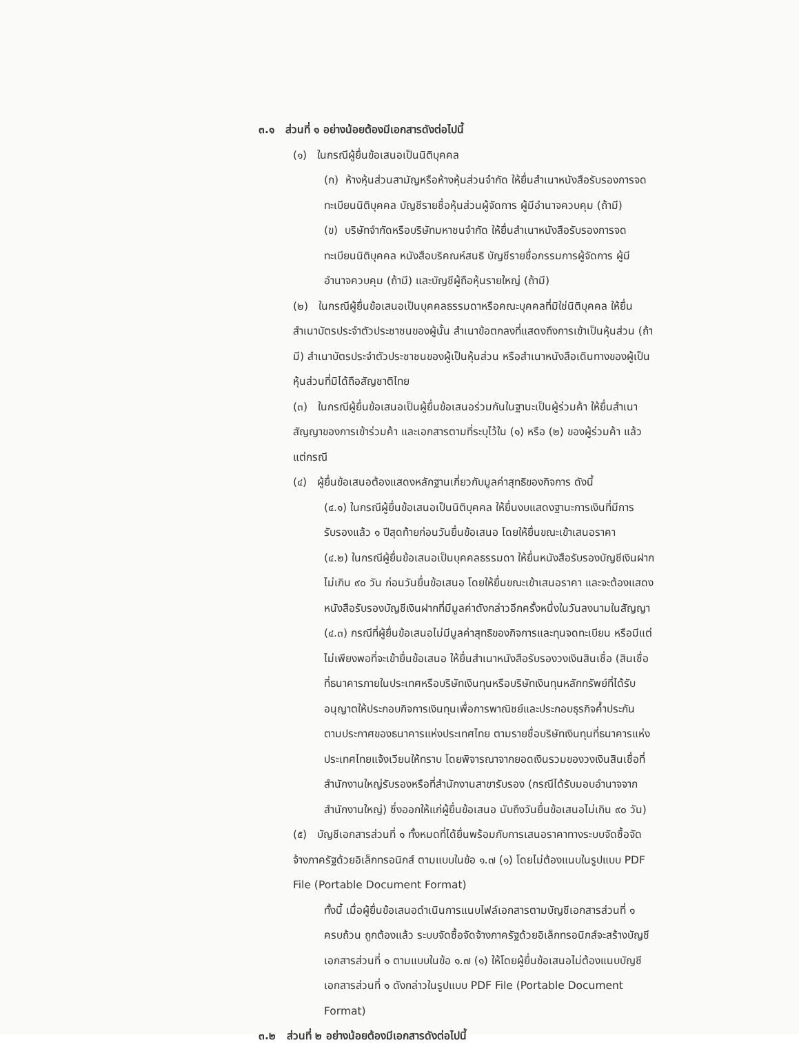๓.๑ ส่วนที่ ๑ อย่างน้อยต้องมีเอกสารดังต่อไปนี้
(๑) ในกรณีผู้ยื่นข้อเสนอเป็นนิติบุคคล
(ก) ห้างหุ้นส่วนสามัญหรือห้างหุ้นส่วนจำกัด ให้ยื่นสำเนาหนังสือรับรองการจดทะเบียนนิติบุคคล บัญชีรายชื่อหุ้นส่วนผู้จัดการ ผู้มีอำนาจควบคุม (ถ้ามี)
(ข) บริษัทจำกัดหรือบริษัทมหาชนจำกัด ให้ยื่นสำเนาหนังสือรับรองการจดทะเบียนนิติบุคคล หนังสือบริคณห์สนธิ บัญชีรายชื่อกรรมการผู้จัดการ ผู้มีอำนาจควบคุม (ถ้ามี) และบัญชีผู้ถือหุ้นรายใหญ่ (ถ้ามี)
(๒) ในกรณีผู้ยื่นข้อเสนอเป็นบุคคลธรรมดาหรือคณะบุคคลที่มิใช่นิติบุคคล ให้ยื่นสำเนาบัตรประจำตัวประชาชนของผู้นั้น สำเนาข้อตกลงที่แสดงถึงการเข้าเป็นหุ้นส่วน (ถ้ามี) สำเนาบัตรประจำตัวประชาชนของผู้เป็นหุ้นส่วน หรือสำเนาหนังสือเดินทางของผู้เป็นหุ้นส่วนที่มิได้ถือสัญชาติไทย
(๓) ในกรณีผู้ยื่นข้อเสนอเป็นผู้ยื่นข้อเสนอร่วมกันในฐานะเป็นผู้ร่วมค้า ให้ยื่นสำเนาสัญญาของการเข้าร่วมค้า และเอกสารตามที่ระบุไว้ใน (๑) หรือ (๒) ของผู้ร่วมค้า แล้วแต่กรณี
(๔) ผู้ยื่นข้อเสนอต้องแสดงหลักฐานเกี่ยวกับมูลค่าสุทธิของกิจการ ดังนี้
(๔.๑) ในกรณีผู้ยื่นข้อเสนอเป็นนิติบุคคล ให้ยื่นงบแสดงฐานะการเงินที่มีการรับรองแล้ว ๑ ปีสุดท้ายก่อนวันยื่นข้อเสนอ โดยให้ยื่นขณะเข้าเสนอราคา
(๔.๒) ในกรณีผู้ยื่นข้อเสนอเป็นบุคคลธรรมดา ให้ยื่นหนังสือรับรองบัญชีเงินฝาก ไม่เกิน ๙๐ วัน ก่อนวันยื่นข้อเสนอ โดยให้ยื่นขณะเข้าเสนอราคา และจะต้องแสดงหนังสือรับรองบัญชีเงินฝากที่มีมูลค่าดังกล่าวอีกครั้งหนึ่งในวันลงนามในสัญญา
(๔.๓) กรณีที่ผู้ยื่นข้อเสนอไม่มีมูลค่าสุทธิของกิจการและทุนจดทะเบียน หรือมีแต่ไม่เพียงพอที่จะเข้ายื่นข้อเสนอ ให้ยื่นสำเนาหนังสือรับรองวงเงินสินเชื่อ (สินเชื่อที่ธนาคารภายในประเทศหรือบริษัทเงินทุนหรือบริษัทเงินทุนหลักทรัพย์ที่ได้รับอนุญาตให้ประกอบกิจการเงินทุนเพื่อการพาณิชย์และประกอบธุรกิจค้ำประกัน ตามประกาศของธนาคารแห่งประเทศไทย ตามรายชื่อบริษัทเงินทุนที่ธนาคารแห่งประเทศไทยแจ้งเวียนให้ทราบ โดยพิจารณาจากยอดเงินรวมของวงเงินสินเชื่อที่สำนักงานใหญ่รับรองหรือที่สำนักงานสาขารับรอง (กรณีได้รับมอบอำนาจจากสำนักงานใหญ่) ซึ่งออกให้แก่ผู้ยื่นข้อเสนอ นับถึงวันยื่นข้อเสนอไม่เกิน ๙๐ วัน)
(๕) บัญชีเอกสารส่วนที่ ๑ ทั้งหมดที่ได้ยื่นพร้อมกับการเสนอราคาทางระบบจัดซื้อจัดจ้างภาครัฐด้วยอิเล็กทรอนิกส์ ตามแบบในข้อ ๑.๗ (๑) โดยไม่ต้องแนบในรูปแบบ PDF File (Portable Document Format)
ทั้งนี้ เมื่อผู้ยื่นข้อเสนอดำเนินการแนบไฟล์เอกสารตามบัญชีเอกสารส่วนที่ ๑ ครบถ้วน ถูกต้องแล้ว ระบบจัดซื้อจัดจ้างภาครัฐด้วยอิเล็กทรอนิกส์จะสร้างบัญชีเอกสารส่วนที่ ๑ ตามแบบในข้อ ๑.๗ (๑) ให้โดยผู้ยื่นข้อเสนอไม่ต้องแนบบัญชีเอกสารส่วนที่ ๑ ดังกล่าวในรูปแบบ PDF File (Portable Document Format)
๓.๒ ส่วนที่ ๒ อย่างน้อยต้องมีเอกสารดังต่อไปนี้